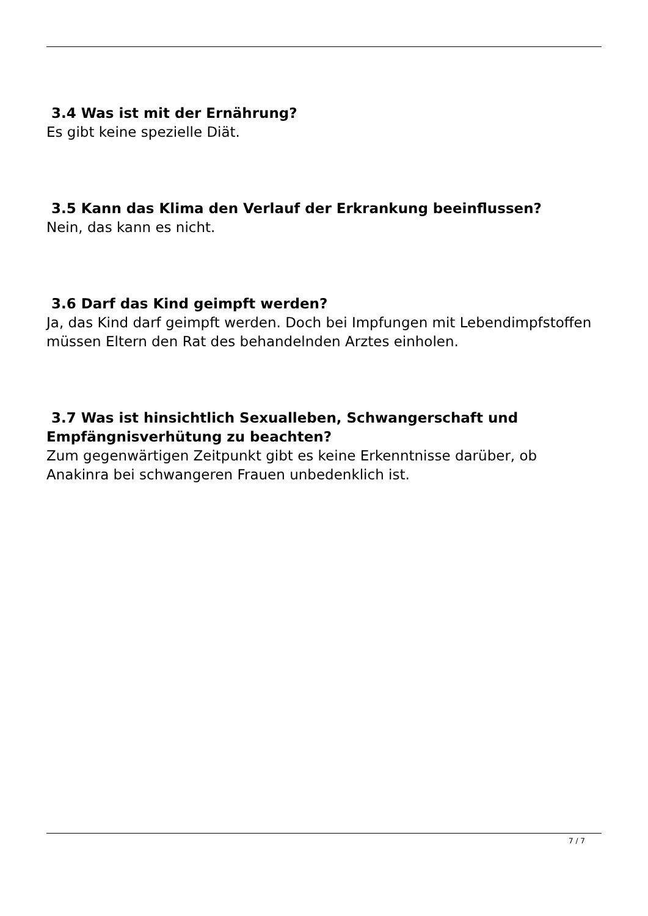3.4 Was ist mit der Ernährung?
Es gibt keine spezielle Diät.
3.5 Kann das Klima den Verlauf der Erkrankung beeinflussen?
Nein, das kann es nicht.
3.6 Darf das Kind geimpft werden?
Ja, das Kind darf geimpft werden. Doch bei Impfungen mit Lebendimpfstoffen müssen Eltern den Rat des behandelnden Arztes einholen.
3.7 Was ist hinsichtlich Sexualleben, Schwangerschaft und Empfängnisverhütung zu beachten?
Zum gegenwärtigen Zeitpunkt gibt es keine Erkenntnisse darüber, ob Anakinra bei schwangeren Frauen unbedenklich ist.
7 / 7